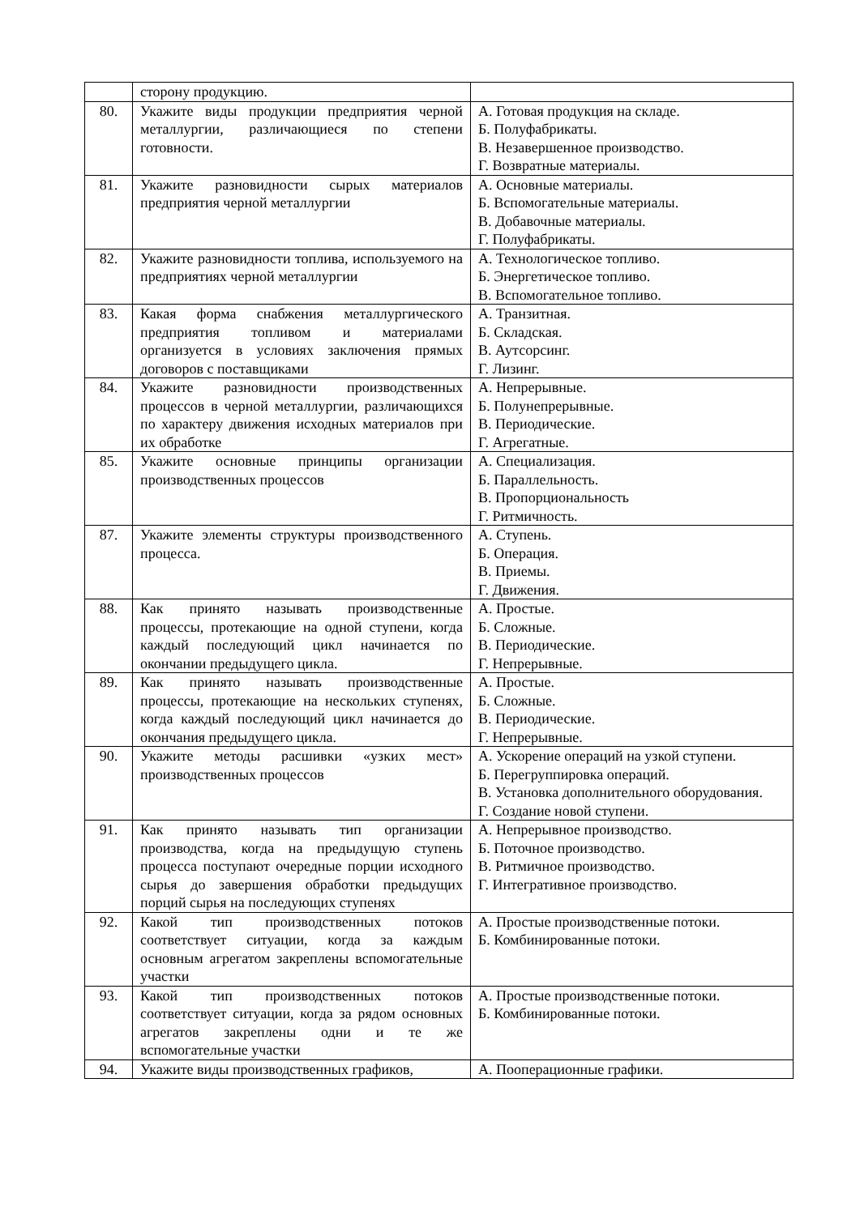| | сторону продукцию. | |
| 80. | Укажите виды продукции предприятия черной металлургии, различающиеся по степени готовности. | А. Готовая продукция на складе. Б. Полуфабрикаты. В. Незавершенное производство. Г. Возвратные материалы. |
| 81. | Укажите разновидности сырых материалов предприятия черной металлургии | А. Основные материалы. Б. Вспомогательные материалы. В. Добавочные материалы. Г. Полуфабрикаты. |
| 82. | Укажите разновидности топлива, используемого на предприятиях черной металлургии | А. Технологическое топливо. Б. Энергетическое топливо. В. Вспомогательное топливо. |
| 83. | Какая форма снабжения металлургического предприятия топливом и материалами организуется в условиях заключения прямых договоров с поставщиками | А. Транзитная. Б. Складская. В. Аутсорсинг. Г. Лизинг. |
| 84. | Укажите разновидности производственных процессов в черной металлургии, различающихся по характеру движения исходных материалов при их обработке | А. Непрерывные. Б. Полунепрерывные. В. Периодические. Г. Агрегатные. |
| 85. | Укажите основные принципы организации производственных процессов | А. Специализация. Б. Параллельность. В. Пропорциональность Г. Ритмичность. |
| 87. | Укажите элементы структуры производственного процесса. | А. Ступень. Б. Операция. В. Приемы. Г. Движения. |
| 88. | Как принято называть производственные процессы, протекающие на одной ступени, когда каждый последующий цикл начинается по окончании предыдущего цикла. | А. Простые. Б. Сложные. В. Периодические. Г. Непрерывные. |
| 89. | Как принято называть производственные процессы, протекающие на нескольких ступенях, когда каждый последующий цикл начинается до окончания предыдущего цикла. | А. Простые. Б. Сложные. В. Периодические. Г. Непрерывные. |
| 90. | Укажите методы расшивки «узких мест» производственных процессов | А. Ускорение операций на узкой ступени. Б. Перегруппировка операций. В. Установка дополнительного оборудования. Г. Создание новой ступени. |
| 91. | Как принято называть тип организации производства, когда на предыдущую ступень процесса поступают очередные порции исходного сырья до завершения обработки предыдущих порций сырья на последующих ступенях | А. Непрерывное производство. Б. Поточное производство. В. Ритмичное производство. Г. Интегративное производство. |
| 92. | Какой тип производственных потоков соответствует ситуации, когда за каждым основным агрегатом закреплены вспомогательные участки | А. Простые производственные потоки. Б. Комбинированные потоки. |
| 93. | Какой тип производственных потоков соответствует ситуации, когда за рядом основных агрегатов закреплены одни и те же вспомогательные участки | А. Простые производственные потоки. Б. Комбинированные потоки. |
| 94. | Укажите виды производственных графиков, | А. Пооперационные графики. |